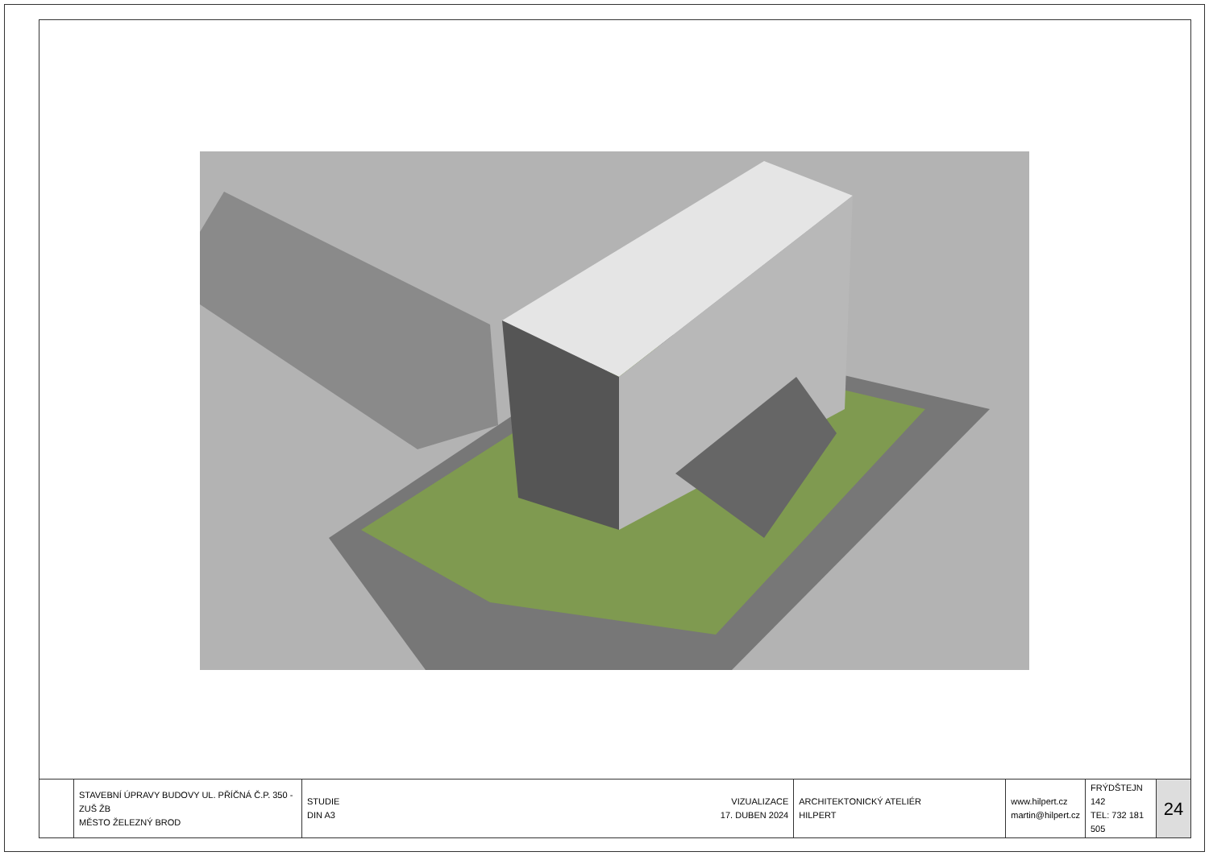| | STAVEBNÍ ÚPRAVY BUDOVY UL. PŘÍČNÁ Č.P. 350 - ZUŠ ŽB MĚSTO ŽELEZNÝ BROD | STUDIE DIN A3 | VIZUALIZACE 17. DUBEN 2024 | ARCHITEKTONICKÝ ATELIÉR HILPERT | www.hilpert.cz martin@hilpert.cz | FRÝDŠTEJN 142 TEL: 732 181 505 | 24 |